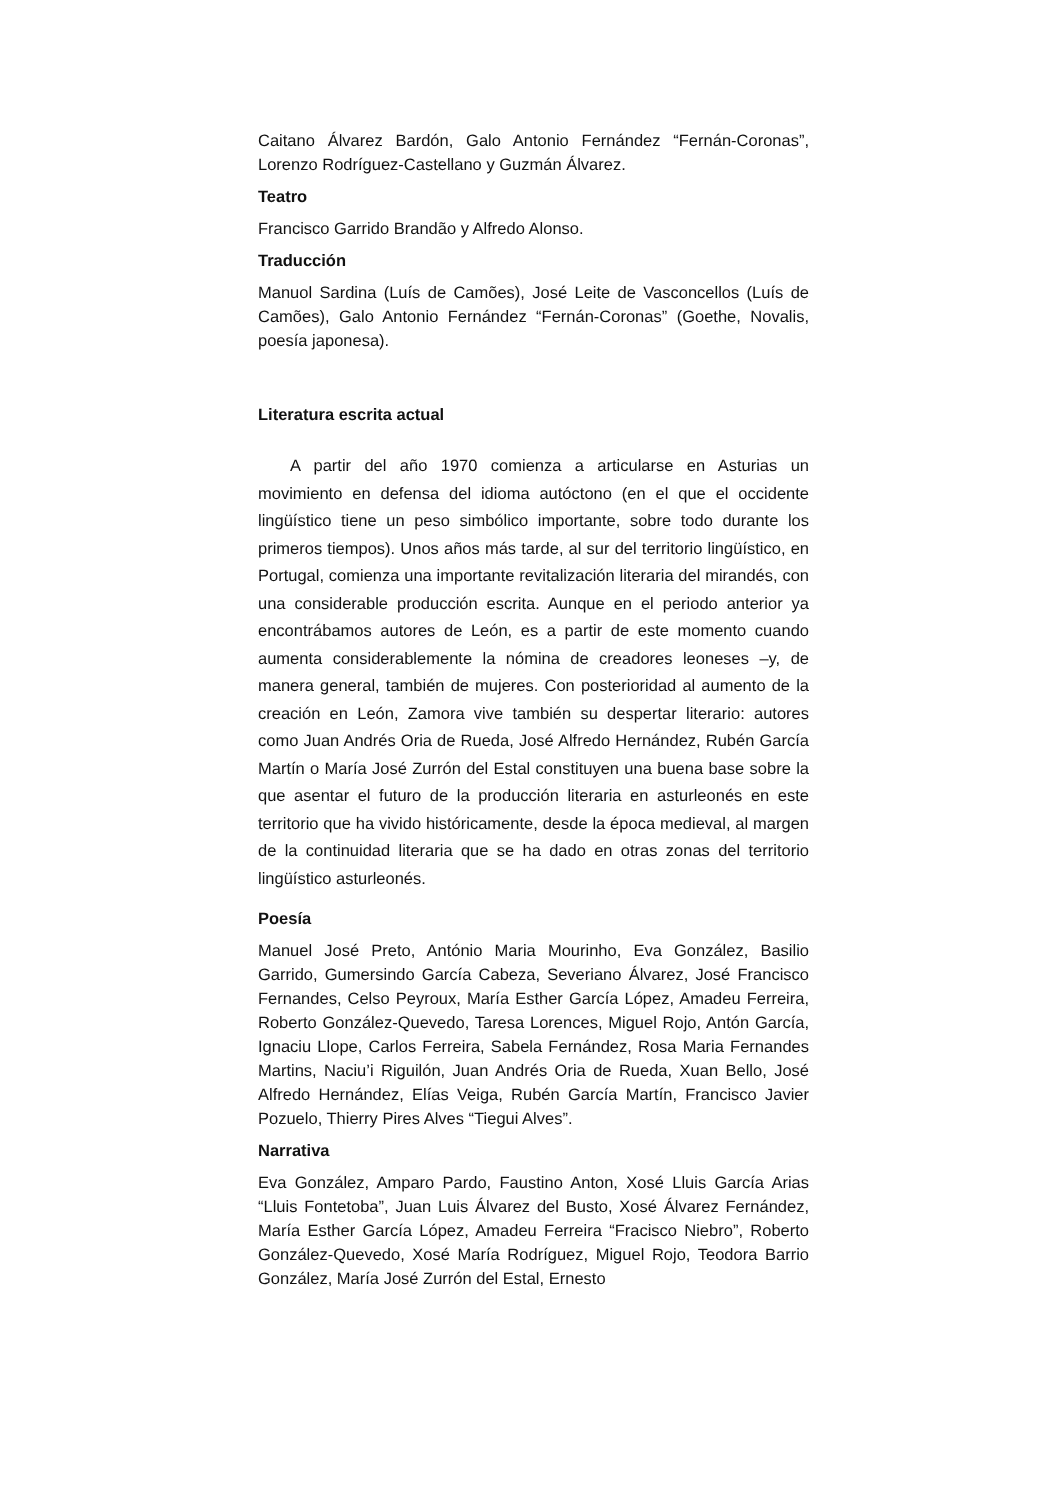Caitano Álvarez Bardón, Galo Antonio Fernández “Fernán-Coronas”, Lorenzo Rodríguez-Castellano y Guzmán Álvarez.
Teatro
Francisco Garrido Brandão y Alfredo Alonso.
Traducción
Manuol Sardina (Luís de Camões), José Leite de Vasconcellos (Luís de Camões), Galo Antonio Fernández “Fernán-Coronas” (Goethe, Novalis, poesía japonesa).
Literatura escrita actual
A partir del año 1970 comienza a articularse en Asturias un movimiento en defensa del idioma autóctono (en el que el occidente lingüístico tiene un peso simbólico importante, sobre todo durante los primeros tiempos). Unos años más tarde, al sur del territorio lingüístico, en Portugal, comienza una importante revitalización literaria del mirandés, con una considerable producción escrita. Aunque en el periodo anterior ya encontrábamos autores de León, es a partir de este momento cuando aumenta considerablemente la nómina de creadores leoneses –y, de manera general, también de mujeres. Con posterioridad al aumento de la creación en León, Zamora vive también su despertar literario: autores como Juan Andrés Oria de Rueda, José Alfredo Hernández, Rubén García Martín o María José Zurrón del Estal constituyen una buena base sobre la que asentar el futuro de la producción literaria en asturleonés en este territorio que ha vivido históricamente, desde la época medieval, al margen de la continuidad literaria que se ha dado en otras zonas del territorio lingüístico asturleonés.
Poesía
Manuel José Preto, António Maria Mourinho, Eva González, Basilio Garrido, Gumersindo García Cabeza, Severiano Álvarez, José Francisco Fernandes, Celso Peyroux, María Esther García López, Amadeu Ferreira, Roberto González-Quevedo, Taresa Lorences, Miguel Rojo, Antón García, Ignaciu Llope, Carlos Ferreira, Sabela Fernández, Rosa Maria Fernandes Martins, Naciu’i Riguilón, Juan Andrés Oria de Rueda, Xuan Bello, José Alfredo Hernández, Elías Veiga, Rubén García Martín, Francisco Javier Pozuelo, Thierry Pires Alves “Tiegui Alves”.
Narrativa
Eva González, Amparo Pardo, Faustino Anton, Xosé Lluis García Arias “Lluis Fontetoba”, Juan Luis Álvarez del Busto, Xosé Álvarez Fernández, María Esther García López, Amadeu Ferreira “Fracisco Niebro”, Roberto González-Quevedo, Xosé María Rodríguez, Miguel Rojo, Teodora Barrio González, María José Zurrón del Estal, Ernesto